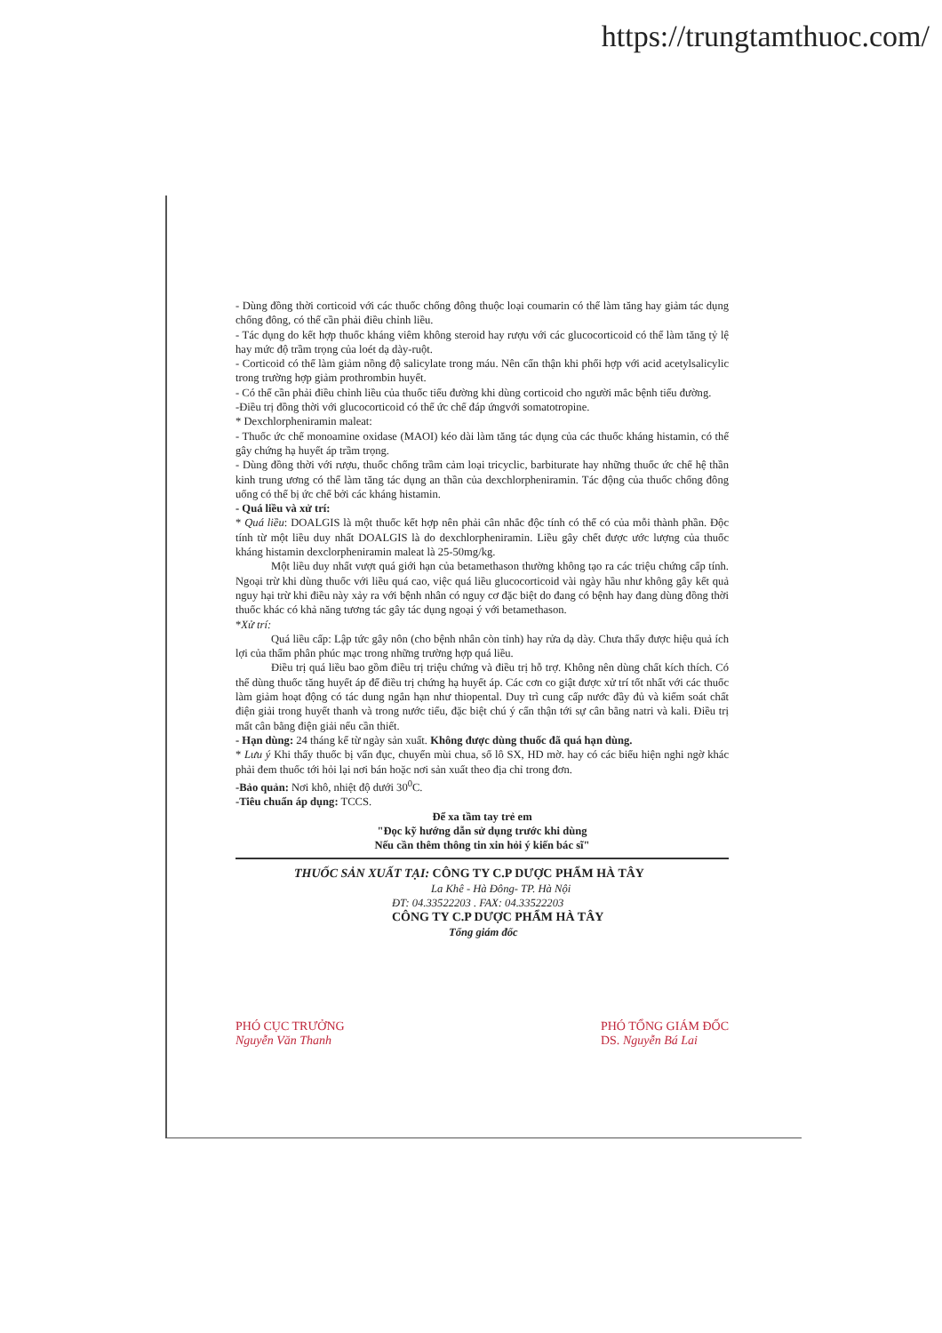https://trungtamthuoc.com/
- Dùng đồng thời corticoid với các thuốc chống đông thuộc loại coumarin có thể làm tăng hay giảm tác dụng chống đông, có thể cần phải điều chỉnh liều.
- Tác dụng do kết hợp thuốc kháng viêm không steroid hay rượu với các glucocorticoid có thể làm tăng tỷ lệ hay mức độ trầm trọng của loét dạ dày-ruột.
- Corticoid có thể làm giảm nồng độ salicylate trong máu. Nên cẩn thận khi phối hợp với acid acetylsalicylic trong trường hợp giảm prothrombin huyết.
- Có thể cần phải điều chỉnh liều của thuốc tiểu đường khi dùng corticoid cho người mắc bệnh tiểu đường.
-Điều trị đồng thời với glucocorticoid có thể ức chế đáp ứngvới somatotropine.
* Dexchlorpheniramin maleat:
- Thuốc ức chế monoamine oxidase (MAOI) kéo dài làm tăng tác dụng của các thuốc kháng histamin, có thể gây chứng hạ huyết áp trầm trọng.
- Dùng đồng thời với rượu, thuốc chống trầm cảm loại tricyclic, barbiturate hay những thuốc ức chế hệ thần kinh trung ương có thể làm tăng tác dụng an thần của dexchlorpheniramin. Tác động của thuốc chống đông uống có thể bị ức chế bởi các kháng histamin.
- Quá liều và xử trí:
* Quá liều: DOALGIS là một thuốc kết hợp nên phải cân nhắc độc tính có thể có của mỗi thành phần. Độc tính từ một liều duy nhất DOALGIS là do dexchlorpheniramin. Liều gây chết được ước lượng của thuốc kháng histamin dexclorpheniramin maleat là 25-50mg/kg.
Một liều duy nhất vượt quá giới hạn của betamethason thường không tạo ra các triệu chứng cấp tính. Ngoại trừ khi dùng thuốc với liều quá cao, việc quá liều glucocorticoid vài ngày hầu như không gây kết quả nguy hại trừ khi điều này xảy ra với bệnh nhân có nguy cơ đặc biệt do đang có bệnh hay đang dùng đồng thời thuốc khác có khả năng tương tác gây tác dụng ngoại ý với betamethason.
*Xử trí:
Quá liều cấp: Lập tức gây nôn (cho bệnh nhân còn tỉnh) hay rửa dạ dày. Chưa thấy được hiệu quả ích lợi của thẩm phân phúc mạc trong những trường hợp quá liều.
Điều trị quá liều bao gồm điều trị triệu chứng và điều trị hỗ trợ. Không nên dùng chất kích thích. Có thể dùng thuốc tăng huyết áp để điều trị chứng hạ huyết áp. Các cơn co giật được xử trí tốt nhất với các thuốc làm giảm hoạt động có tác dung ngắn hạn như thiopental. Duy trì cung cấp nước đầy đủ và kiểm soát chất điện giải trong huyết thanh và trong nước tiểu, đặc biệt chú ý cẩn thận tới sự cân bằng natri và kali. Điều trị mất cân bằng điện giải nếu cần thiết.
- Hạn dùng: 24 tháng kể từ ngày sản xuất. Không được dùng thuốc đã quá hạn dùng.
* Lưu ý Khi thấy thuốc bị vẩn đục, chuyển mùi chua, số lô SX, HD mờ. hay có các biểu hiện nghi ngờ khác phải đem thuốc tới hỏi lại nơi bán hoặc nơi sản xuất theo địa chỉ trong đơn.
-Bảo quản: Nơi khô, nhiệt độ dưới 30<sup>0</sup>C.
-Tiêu chuẩn áp dụng: TCCS.
Để xa tầm tay trẻ em
"Đọc kỹ hướng dẫn sử dụng trước khi dùng
Nếu cần thêm thông tin xin hỏi ý kiến bác sĩ"
THUỐC SẢN XUẤT TẠI: CÔNG TY C.P DƯỢC PHẨM HÀ TÂY
La Khê - Hà Đông- TP. Hà Nội
ĐT: 04.33522203 . FAX: 04.33522203
CÔNG TY C.P DƯỢC PHẨM HÀ TÂY
Tổng giám đốc
PHÓ CỤC TRƯỞNG
Nguyễn Văn Thanh
PHÓ TỔNG GIÁM ĐỐC
DS. Nguyễn Bá Lai